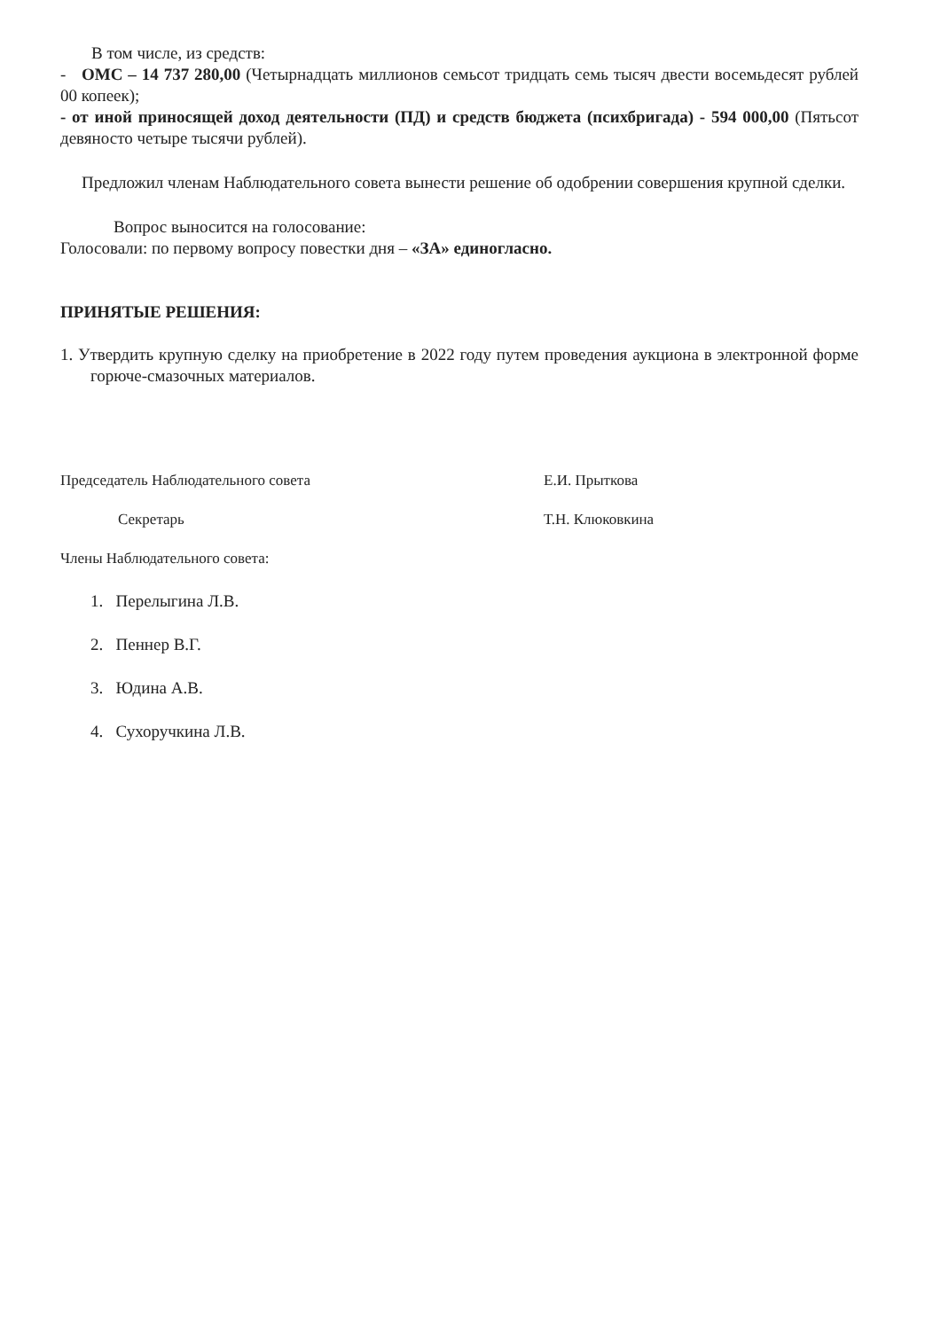В том числе, из средств:
- ОМС – 14 737 280,00 (Четырнадцать миллионов семьсот тридцать семь тысяч двести восемьдесят рублей 00 копеек);
- от иной приносящей доход деятельности (ПД) и средств бюджета (психбригада) - 594 000,00 (Пятьсот девяносто четыре тысячи рублей).
Предложил членам Наблюдательного совета вынести решение об одобрении совершения крупной сделки.
Вопрос выносится на голосование:
Голосовали: по первому вопросу повестки дня – «ЗА» единогласно.
ПРИНЯТЫЕ РЕШЕНИЯ:
1. Утвердить крупную сделку на приобретение в 2022 году путем проведения аукциона в электронной форме горюче-смазочных материалов.
Председатель Наблюдательного совета Е.И. Прыткова
Секретарь Т.Н. Клюковкина
Члены Наблюдательного совета:
1. Перелыгина Л.В.
2. Пеннер В.Г.
3. Юдина А.В.
4. Сухоручкина Л.В.